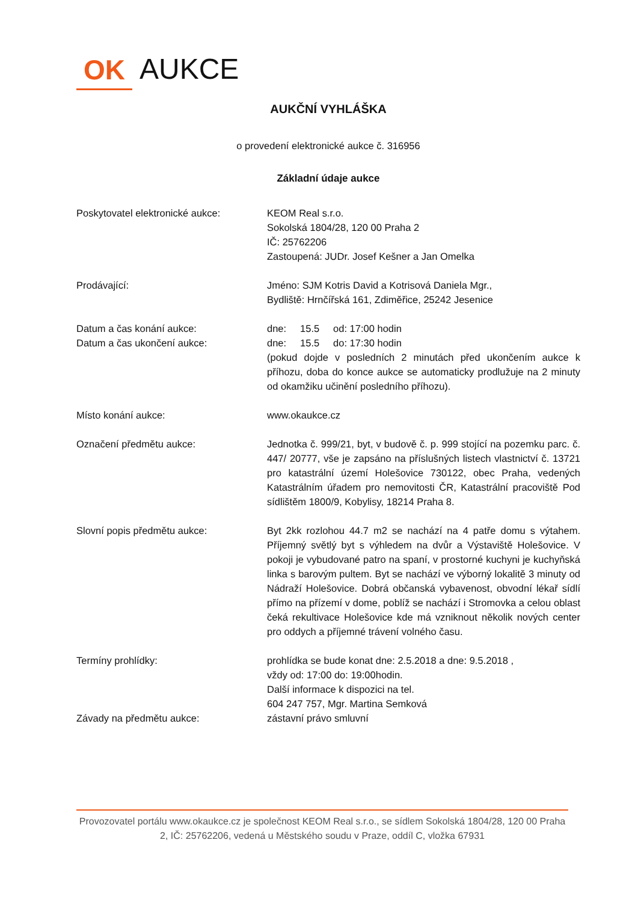OK AUKCE
AUKČNÍ VYHLÁŠKA
o provedení elektronické aukce č. 316956
Základní údaje aukce
Poskytovatel elektronické aukce: KEOM Real s.r.o.
Sokolská 1804/28, 120 00 Praha 2
IČ: 25762206
Zastoupená: JUDr. Josef Kešner a Jan Omelka
Prodávající: Jméno: SJM Kotris David a Kotrisová Daniela Mgr.,
Bydliště: Hrnčířská 161, Zdiměřice, 25242 Jesenice
Datum a čas konání aukce: dne: 15.5 od: 17:00 hodin
Datum a čas ukončení aukce: dne: 15.5 do: 17:30 hodin
(pokud dojde v posledních 2 minutách před ukončením aukce k příhozu, doba do konce aukce se automaticky prodlužuje na 2 minuty od okamžiku učinění posledního příhozu).
Místo konání aukce: www.okaukce.cz
Označení předmětu aukce: Jednotka č. 999/21, byt, v budově č. p. 999 stojící na pozemku parc. č. 447/ 20777, vše je zapsáno na příslušných listech vlastnictví č. 13721 pro katastrální území Holešovice 730122, obec Praha, vedených Katastrálním úřadem pro nemovitosti ČR, Katastrální pracoviště Pod sídlištěm 1800/9, Kobylisy, 18214 Praha 8.
Slovní popis předmětu aukce: Byt 2kk rozlohou 44.7 m2 se nachází na 4 patře domu s výtahem. Příjemný světlý byt s výhledem na dvůr a Výstaviště Holešovice. V pokoji je vybudované patro na spaní, v prostorné kuchyni je kuchyňská linka s barovým pultem. Byt se nachází ve výborný lokalitě 3 minuty od Nádraží Holešovice. Dobrá občanská vybavenost, obvodní lékař sídlí přímo na přízemí v dome, poblíž se nachází i Stromovka a celou oblast čeká rekultivace Holešovice kde má vzniknout několik nových center pro oddych a příjemné trávení volného času.
Termíny prohlídky: prohlídka se bude konat dne: 2.5.2018 a dne: 9.5.2018 ,
vždy od: 17:00 do: 19:00hodin.
Další informace k dispozici na tel.
604 247 757, Mgr. Martina Semková
Závady na předmětu aukce: zástavní právo smluvní
Provozovatel portálu www.okaukce.cz je společnost KEOM Real s.r.o., se sídlem Sokolská 1804/28, 120 00 Praha 2, IČ: 25762206, vedená u Městského soudu v Praze, oddíl C, vložka 67931